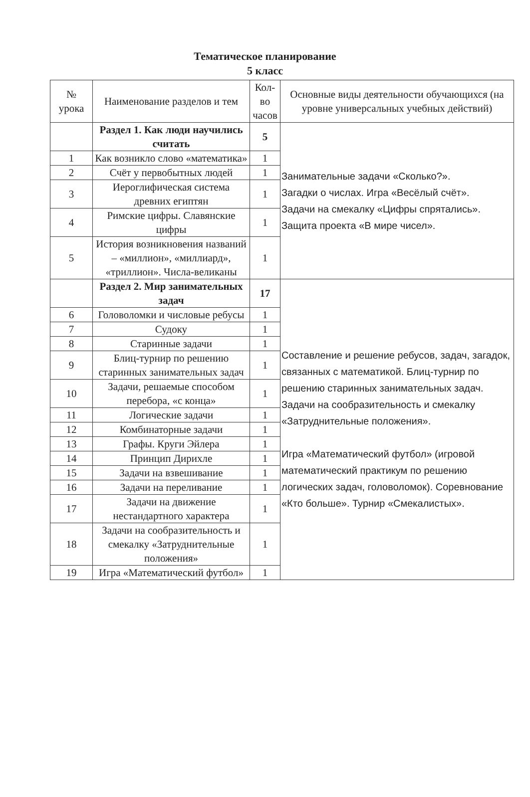Тематическое планирование
5 класс
| № урока | Наименование разделов и тем | Кол-во часов | Основные виды деятельности обучающихся (на уровне универсальных учебных действий) |
| --- | --- | --- | --- |
| | Раздел 1. Как люди научились считать | 5 | Занимательные задачи «Сколько?». Загадки о числах. Игра «Весёлый счёт». Задачи на смекалку «Цифры спрятались». Защита проекта «В мире чисел». |
| 1 | Как возникло слово «математика» | 1 | |
| 2 | Счёт у первобытных людей | 1 | |
| 3 | Иероглифическая система древних египтян | 1 | |
| 4 | Римские цифры. Славянские цифры | 1 | |
| 5 | История возникновения названий – «миллион», «миллиард», «триллион». Числа-великаны | 1 | |
| | Раздел 2. Мир занимательных задач | 17 | Составление и решение ребусов, задач, загадок, связанных с математикой. Блиц-турнир по решению старинных занимательных задач. Задачи на сообразительность и смекалку «Затруднительные положения». Игра «Математический футбол» (игровой математический практикум по решению логических задач, головоломок). Соревнование «Кто больше». Турнир «Смекалистых». |
| 6 | Головоломки и числовые ребусы | 1 | |
| 7 | Судоку | 1 | |
| 8 | Старинные задачи | 1 | |
| 9 | Блиц-турнир по решению старинных занимательных задач | 1 | |
| 10 | Задачи, решаемые способом перебора, «с конца» | 1 | |
| 11 | Логические задачи | 1 | |
| 12 | Комбинаторные задачи | 1 | |
| 13 | Графы. Круги Эйлера | 1 | |
| 14 | Принцип Дирихле | 1 | |
| 15 | Задачи на взвешивание | 1 | |
| 16 | Задачи на переливание | 1 | |
| 17 | Задачи на движение нестандартного характера | 1 | |
| 18 | Задачи на сообразительность и смекалку «Затруднительные положения» | 1 | |
| 19 | Игра «Математический футбол» | 1 | |